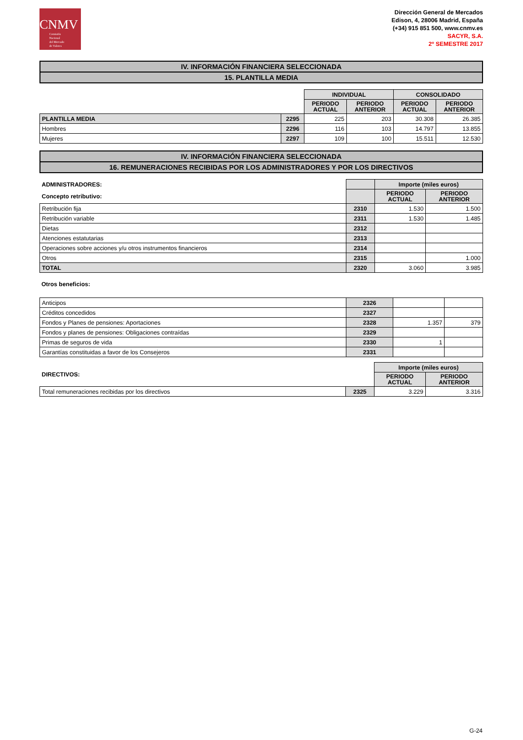CNMV
Comisión
Nacional
del Mercado
de Valores
Dirección General de Mercados
Edison, 4, 28006 Madrid, España
(+34) 915 851 500, www.cnmv.es
SACYR, S.A.
2º SEMESTRE 2017
IV. INFORMACIÓN FINANCIERA SELECCIONADA
15. PLANTILLA MEDIA
| | | INDIVIDUAL | | CONSOLIDADO | |
| --- | --- | --- | --- | --- | --- |
| | | PERIODO ACTUAL | PERIODO ANTERIOR | PERIODO ACTUAL | PERIODO ANTERIOR |
| PLANTILLA MEDIA | 2295 | 225 | 203 | 30.308 | 26.385 |
| Hombres | 2296 | 116 | 103 | 14.797 | 13.855 |
| Mujeres | 2297 | 109 | 100 | 15.511 | 12.530 |
IV. INFORMACIÓN FINANCIERA SELECCIONADA
16. REMUNERACIONES RECIBIDAS POR LOS ADMINISTRADORES Y POR LOS DIRECTIVOS
| ADMINISTRADORES: | | Importe (miles euros) | |
| --- | --- | --- | --- |
| Concepto retributivo: | | PERIODO ACTUAL | PERIODO ANTERIOR |
| Retribución fija | 2310 | 1.530 | 1.500 |
| Retribución variable | 2311 | 1.530 | 1.485 |
| Dietas | 2312 | | |
| Atenciones estatutarias | 2313 | | |
| Operaciones sobre acciones y/u otros instrumentos financieros | 2314 | | |
| Otros | 2315 | | 1.000 |
| TOTAL | 2320 | 3.060 | 3.985 |
Otros beneficios:
| Anticipos | 2326 | | |
| Créditos concedidos | 2327 | | |
| Fondos y Planes de pensiones: Aportaciones | 2328 | 1.357 | 379 |
| Fondos y planes de pensiones: Obligaciones contraídas | 2329 | | |
| Primas de seguros de vida | 2330 | 1 | |
| Garantías constituidas a favor de los Consejeros | 2331 | | |
| DIRECTIVOS: | | Importe (miles euros) | |
| --- | --- | --- | --- |
| | | PERIODO ACTUAL | PERIODO ANTERIOR |
| Total remuneraciones recibidas por los directivos | 2325 | 3.229 | 3.316 |
G-24